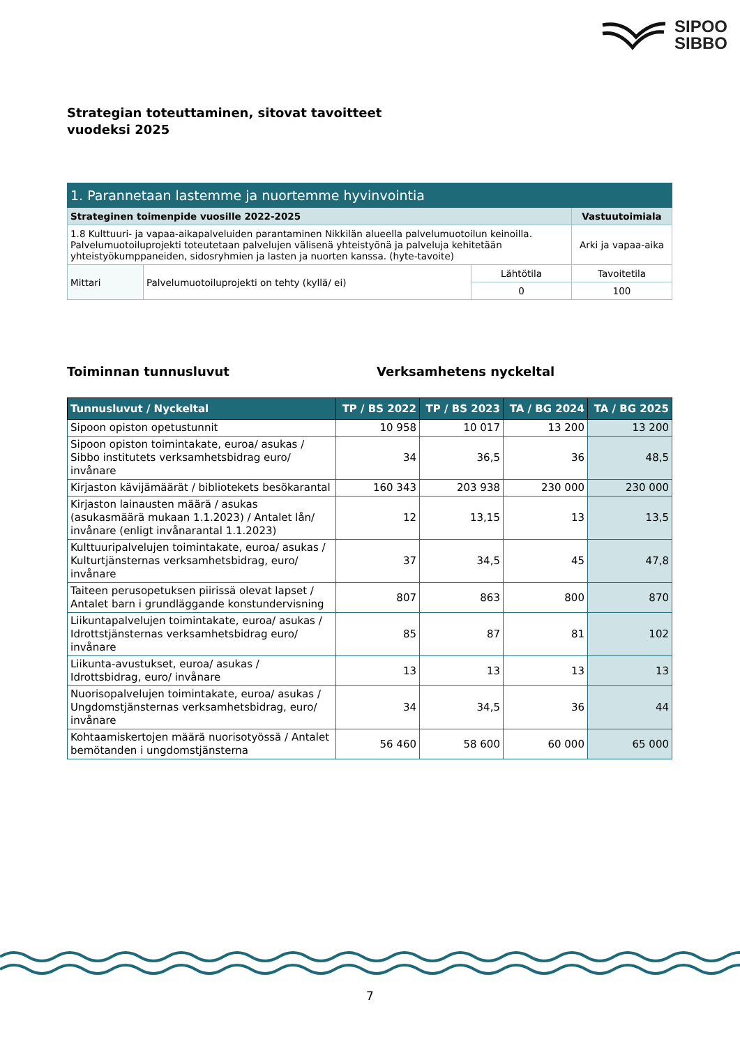SIPOO
SIBBO
Strategian toteuttaminen, sitovat tavoitteet
vuodeksi 2025
| 1. Parannetaan lastemme ja nuortemme hyvinvointia | | | |
| Strateginen toimenpide vuosille 2022-2025 | | | Vastuutoimiala |
| 1.8 Kulttuuri- ja vapaa-aikapalveluiden parantaminen Nikkilän alueella palvelumuotoilun keinoilla. Palvelumuotoiluprojekti toteutetaan palvelujen välisenä yhteistyönä ja palveluja kehitetään yhteistyökumppaneiden, sidosryhmien ja lasten ja nuorten kanssa. (hyte-tavoite) | | | Arki ja vapaa-aika |
| Mittari | Palvelumuotoiluprojekti on tehty (kyllä/ ei) | Lähtötila | Tavoitetila |
| | | 0 | 100 |
Toiminnan tunnusluvut Verksamhetens nyckeltal
| Tunnusluvut / Nyckeltal | TP / BS 2022 | TP / BS 2023 | TA / BG 2024 | TA / BG 2025 |
| --- | --- | --- | --- | --- |
| Sipoon opiston opetustunnit | 10 958 | 10 017 | 13 200 | 13 200 |
| Sipoon opiston toimintakate, euroa/ asukas / Sibbo institutets verksamhetsbidrag euro/ invånare | 34 | 36,5 | 36 | 48,5 |
| Kirjaston kävijämäärät / bibliotekets besökarantal | 160 343 | 203 938 | 230 000 | 230 000 |
| Kirjaston lainausten määrä / asukas (asukasmäärä mukaan 1.1.2023) / Antalet lån/ invånare (enligt invånarantal 1.1.2023) | 12 | 13,15 | 13 | 13,5 |
| Kulttuuripalvelujen toimintakate, euroa/ asukas / Kulturtjänsternas verksamhetsbidrag, euro/ invånare | 37 | 34,5 | 45 | 47,8 |
| Taiteen perusopetuksen piirissä olevat lapset / Antalet barn i grundläggande konstundervisning | 807 | 863 | 800 | 870 |
| Liikuntapalvelujen toimintakate, euroa/ asukas / Idrottstjänsternas verksamhetsbidrag euro/ invånare | 85 | 87 | 81 | 102 |
| Liikunta-avustukset, euroa/ asukas / Idrottsbidrag, euro/ invånare | 13 | 13 | 13 | 13 |
| Nuorisopalvelujen toimintakate, euroa/ asukas / Ungdomstjänsternas verksamhetsbidrag, euro/ invånare | 34 | 34,5 | 36 | 44 |
| Kohtaamiskertojen määrä nuorisotyössä / Antalet bemötanden i ungdomstjänsterna | 56 460 | 58 600 | 60 000 | 65 000 |
7